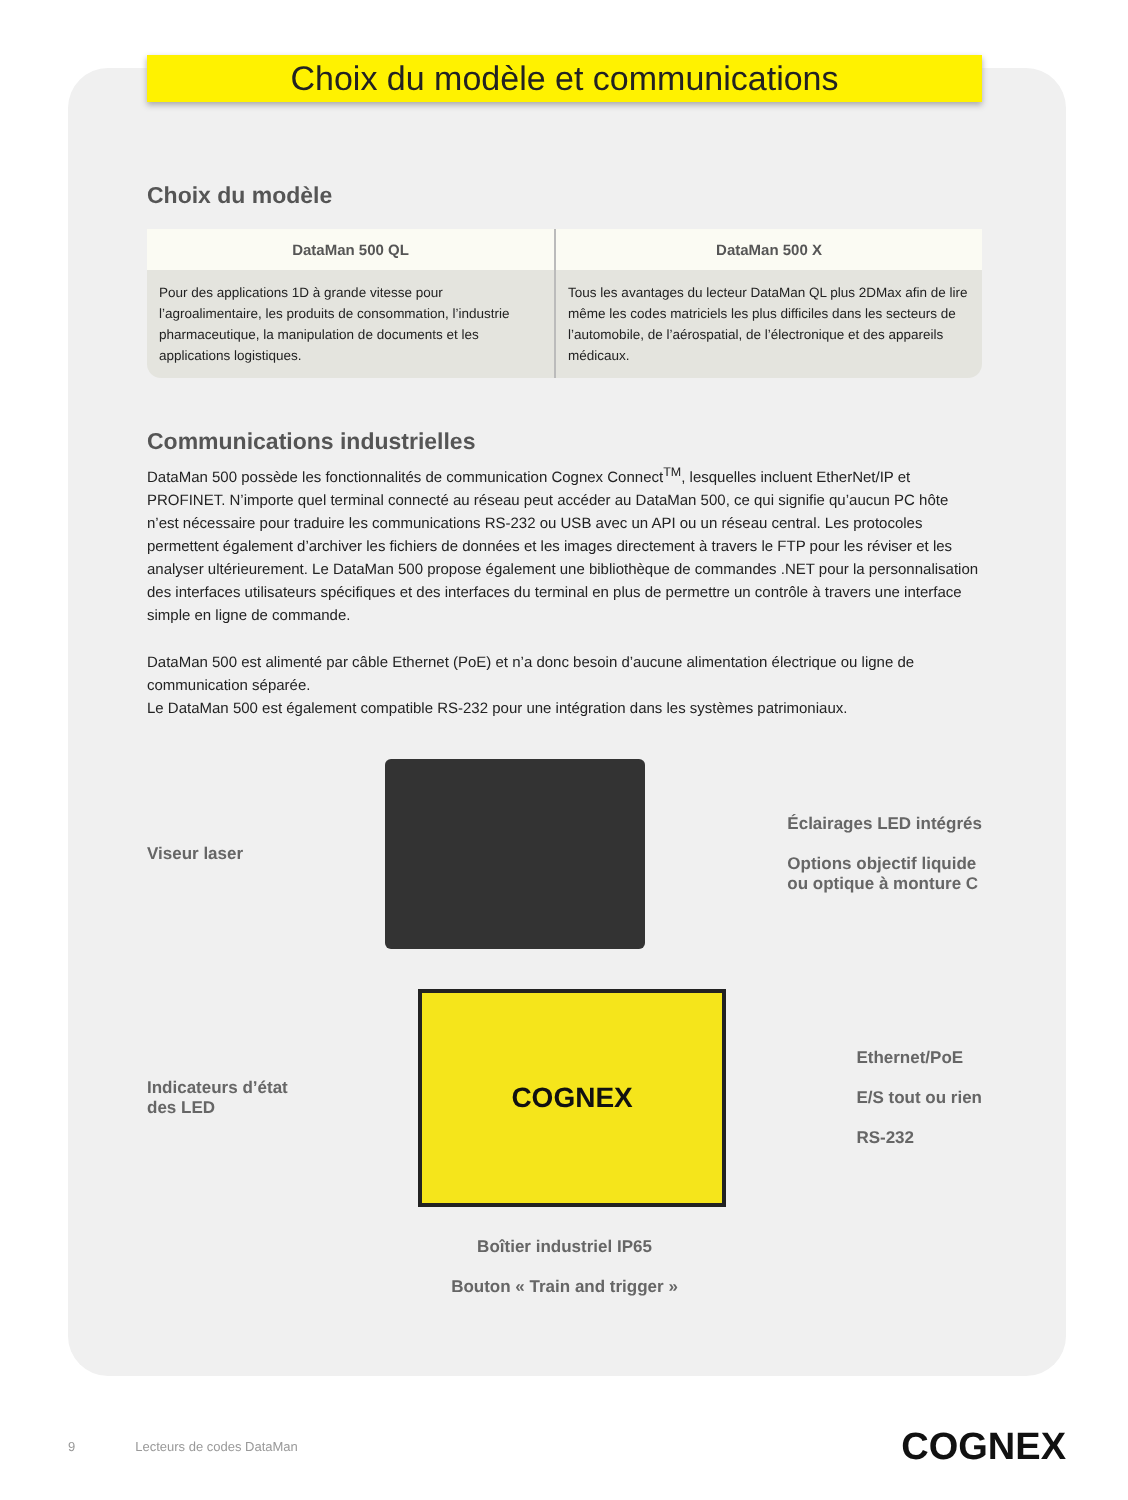Choix du modèle et communications
Choix du modèle
| DataMan 500 QL | DataMan 500 X |
| --- | --- |
| Pour des applications 1D à grande vitesse pour l’agroalimentaire, les produits de consommation, l’industrie pharmaceutique, la manipulation de documents et les applications logistiques. | Tous les avantages du lecteur DataMan QL plus 2DMax afin de lire même les codes matriciels les plus difficiles dans les secteurs de l’automobile, de l’aérospatial, de l’électronique et des appareils médicaux. |
Communications industrielles
DataMan 500 possède les fonctionnalités de communication Cognex Connect<sup>TM</sup>, lesquelles incluent EtherNet/IP et PROFINET. N’importe quel terminal connecté au réseau peut accéder au DataMan 500, ce qui signifie qu’aucun PC hôte n’est nécessaire pour traduire les communications RS-232 ou USB avec un API ou un réseau central. Les protocoles permettent également d’archiver les fichiers de données et les images directement à travers le FTP pour les réviser et les analyser ultérieurement. Le DataMan 500 propose également une bibliothèque de commandes .NET pour la personnalisation des interfaces utilisateurs spécifiques et des interfaces du terminal en plus de permettre un contrôle à travers une interface simple en ligne de commande.
DataMan 500 est alimenté par câble Ethernet (PoE) et n’a donc besoin d’aucune alimentation électrique ou ligne de communication séparée.
Le DataMan 500 est également compatible RS-232 pour une intégration dans les systèmes patrimoniaux.
Viseur laser
Éclairages LED intégrés
Options objectif liquide
ou optique à monture C
Indicateurs d’état
des LED
COGNEX
Ethernet/PoE
E/S tout ou rien
RS-232
Boîtier industriel IP65
Bouton « Train and trigger »
9 Lecteurs de codes DataMan COGNEX